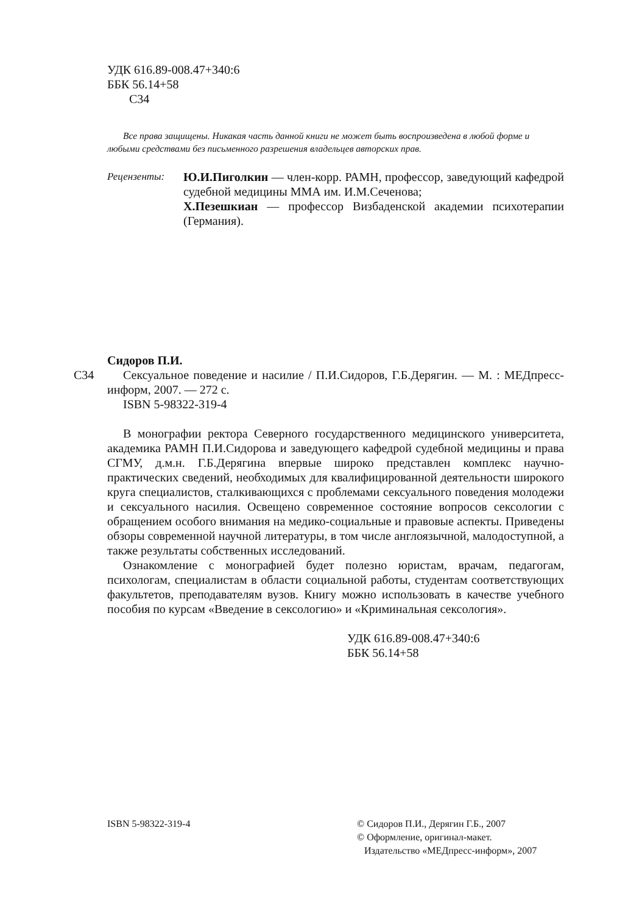УДК 616.89-008.47+340:6
ББК 56.14+58
С34
Все права защищены. Никакая часть данной книги не может быть воспроизведена в любой форме и любыми средствами без письменного разрешения владельцев авторских прав.
Рецензенты:
Ю.И.Пиголкин — член-корр. РАМН, профессор, заведующий кафедрой судебной медицины ММА им. И.М.Сеченова;
Х.Пезешкиан — профессор Визбаденской академии психотерапии (Германия).
Сидоров П.И.
С34 Сексуальное поведение и насилие / П.И.Сидоров, Г.Б.Дерягин. — М. : МЕДпресс-информ, 2007. — 272 с.
ISBN 5-98322-319-4
В монографии ректора Северного государственного медицинского университета, академика РАМН П.И.Сидорова и заведующего кафедрой судебной медицины и права СГМУ, д.м.н. Г.Б.Дерягина впервые широко представлен комплекс научно-практических сведений, необходимых для квалифицированной деятельности широкого круга специалистов, сталкивающихся с проблемами сексуального поведения молодежи и сексуального насилия. Освещено современное состояние вопросов сексологии с обращением особого внимания на медико-социальные и правовые аспекты. Приведены обзоры современной научной литературы, в том числе англоязычной, малодоступной, а также результаты собственных исследований.
Ознакомление с монографией будет полезно юристам, врачам, педагогам, психологам, специалистам в области социальной работы, студентам соответствующих факультетов, преподавателям вузов. Книгу можно использовать в качестве учебного пособия по курсам «Введение в сексологию» и «Криминальная сексология».
УДК 616.89-008.47+340:6
ББК 56.14+58
ISBN 5-98322-319-4 © Сидоров П.И., Дерягин Г.Б., 2007
© Оформление, оригинал-макет.
Издательство «МЕДпресс-информ», 2007